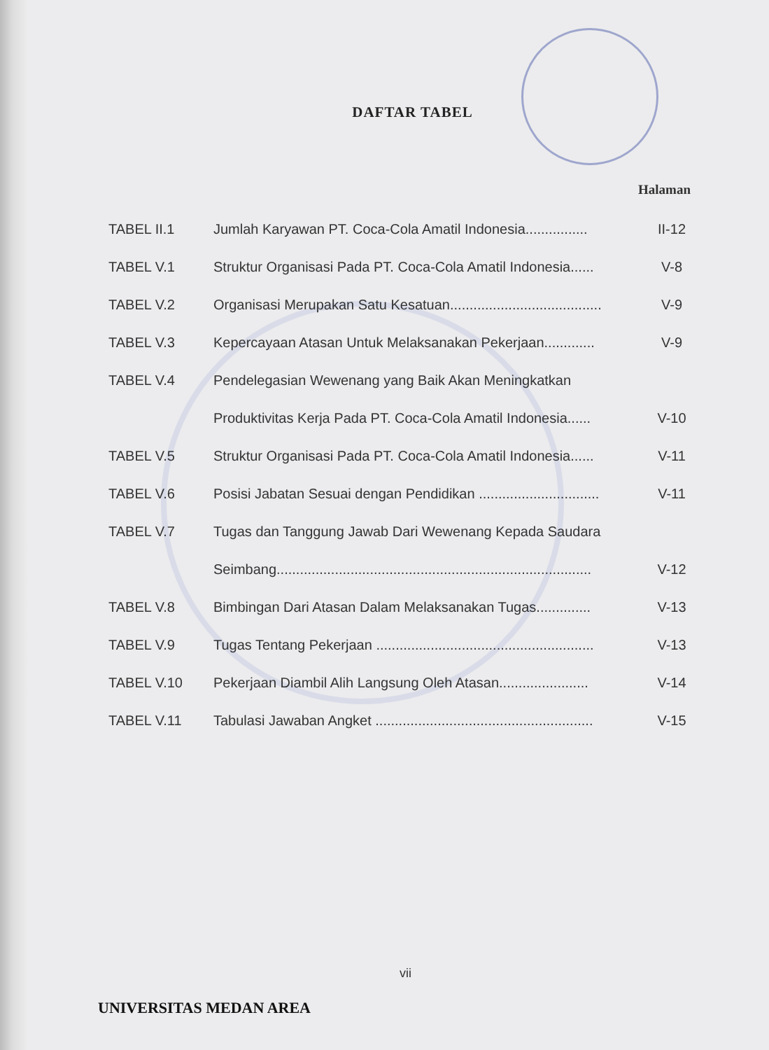DAFTAR TABEL
Halaman
| TABEL II.1 | Jumlah Karyawan PT. Coca-Cola Amatil Indonesia................ | II-12 |
| TABEL V.1 | Struktur Organisasi Pada PT. Coca-Cola Amatil Indonesia...... | V-8 |
| TABEL V.2 | Organisasi Merupakan Satu Kesatuan....................................... | V-9 |
| TABEL V.3 | Kepercayaan Atasan Untuk Melaksanakan Pekerjaan............. | V-9 |
| TABEL V.4 | Pendelegasian Wewenang yang Baik Akan Meningkatkan | |
| | Produktivitas Kerja Pada PT. Coca-Cola Amatil Indonesia...... | V-10 |
| TABEL V.5 | Struktur Organisasi Pada PT. Coca-Cola Amatil Indonesia...... | V-11 |
| TABEL V.6 | Posisi Jabatan Sesuai dengan Pendidikan ............................... | V-11 |
| TABEL V.7 | Tugas dan Tanggung Jawab Dari Wewenang Kepada Saudara | |
| | Seimbang................................................................................. | V-12 |
| TABEL V.8 | Bimbingan Dari Atasan Dalam Melaksanakan Tugas.............. | V-13 |
| TABEL V.9 | Tugas Tentang Pekerjaan ........................................................ | V-13 |
| TABEL V.10 | Pekerjaan Diambil Alih Langsung Oleh Atasan....................... | V-14 |
| TABEL V.11 | Tabulasi Jawaban Angket ........................................................ | V-15 |
vii
UNIVERSITAS MEDAN AREA